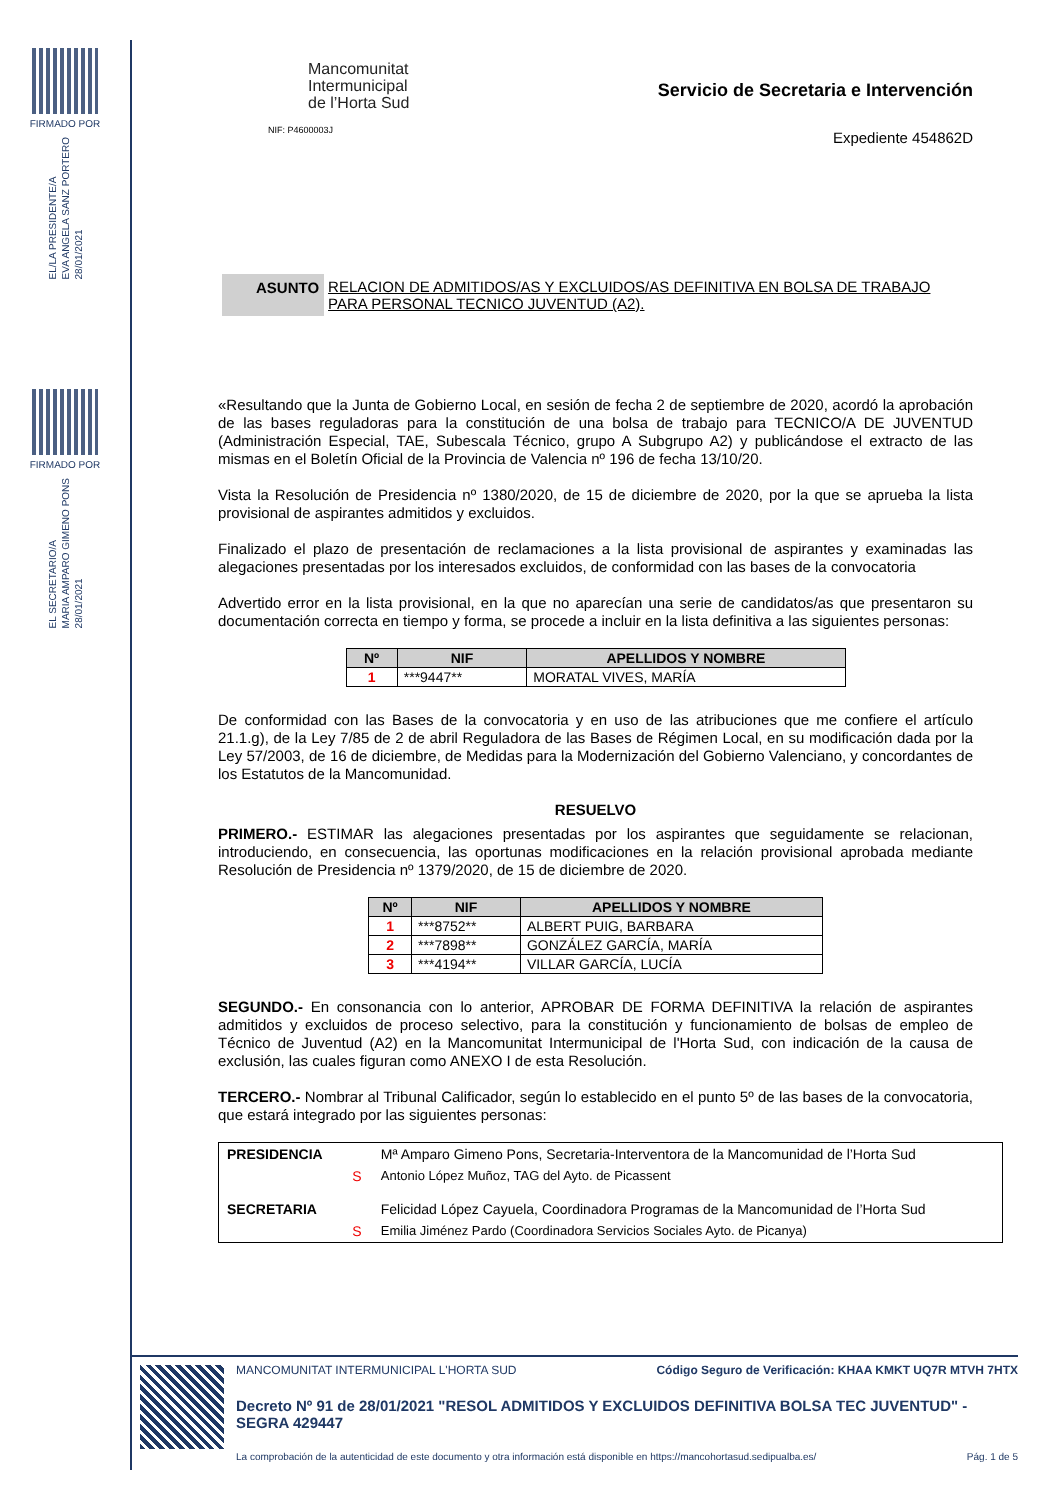FIRMADO POR
EL/LA PRESIDENTE/A
EVA ANGELA SANZ PORTERO
28/01/2021
FIRMADO POR
EL SECRETARIO/A
MARIA AMPARO GIMENO PONS
28/01/2021
Mancomunitat
Intermunicipal
de l’Horta Sud
NIF: P4600003J
Servicio de Secretaria e Intervención
Expediente 454862D
ASUNTO RELACION DE ADMITIDOS/AS Y EXCLUIDOS/AS DEFINITIVA EN BOLSA DE TRABAJO PARA PERSONAL TECNICO JUVENTUD (A2).
«Resultando que la Junta de Gobierno Local, en sesión de fecha 2 de septiembre de 2020, acordó la aprobación de las bases reguladoras para la constitución de una bolsa de trabajo para TECNICO/A DE JUVENTUD (Administración Especial, TAE, Subescala Técnico, grupo A Subgrupo A2) y publicándose el extracto de las mismas en el Boletín Oficial de la Provincia de Valencia nº 196 de fecha 13/10/20.
Vista la Resolución de Presidencia nº 1380/2020, de 15 de diciembre de 2020, por la que se aprueba la lista provisional de aspirantes admitidos y excluidos.
Finalizado el plazo de presentación de reclamaciones a la lista provisional de aspirantes y examinadas las alegaciones presentadas por los interesados excluidos, de conformidad con las bases de la convocatoria
Advertido error en la lista provisional, en la que no aparecían una serie de candidatos/as que presentaron su documentación correcta en tiempo y forma, se procede a incluir en la lista definitiva a las siguientes personas:
| Nº | NIF | APELLIDOS Y NOMBRE |
| --- | --- | --- |
| 1 | ***9447** | MORATAL VIVES, MARÍA |
De conformidad con las Bases de la convocatoria y en uso de las atribuciones que me confiere el artículo 21.1.g), de la Ley 7/85 de 2 de abril Reguladora de las Bases de Régimen Local, en su modificación dada por la Ley 57/2003, de 16 de diciembre, de Medidas para la Modernización del Gobierno Valenciano, y concordantes de los Estatutos de la Mancomunidad.
RESUELVO
PRIMERO.- ESTIMAR las alegaciones presentadas por los aspirantes que seguidamente se relacionan, introduciendo, en consecuencia, las oportunas modificaciones en la relación provisional aprobada mediante Resolución de Presidencia nº 1379/2020, de 15 de diciembre de 2020.
| Nº | NIF | APELLIDOS Y NOMBRE |
| --- | --- | --- |
| 1 | ***8752** | ALBERT PUIG, BARBARA |
| 2 | ***7898** | GONZÁLEZ GARCÍA, MARÍA |
| 3 | ***4194** | VILLAR GARCÍA, LUCÍA |
SEGUNDO.- En consonancia con lo anterior, APROBAR DE FORMA DEFINITIVA la relación de aspirantes admitidos y excluidos de proceso selectivo, para la constitución y funcionamiento de bolsas de empleo de Técnico de Juventud (A2) en la Mancomunitat Intermunicipal de l'Horta Sud, con indicación de la causa de exclusión, las cuales figuran como ANEXO I de esta Resolución.
TERCERO.- Nombrar al Tribunal Calificador, según lo establecido en el punto 5º de las bases de la convocatoria, que estará integrado por las siguientes personas:
| PRESIDENCIA | | Mª Amparo Gimeno Pons, Secretaria-Interventora de la Mancomunidad de l’Horta Sud |
| | S | Antonio López Muñoz, TAG del Ayto. de Picassent |
| SECRETARIA | | Felicidad López Cayuela, Coordinadora Programas de la Mancomunidad de l’Horta Sud |
| | S | Emilia Jiménez Pardo (Coordinadora Servicios Sociales Ayto. de Picanya) |
MANCOMUNITAT INTERMUNICIPAL L'HORTA SUD Código Seguro de Verificación: KHAA KMKT UQ7R MTVH 7HTX
Decreto Nº 91 de 28/01/2021 "RESOL ADMITIDOS Y EXCLUIDOS DEFINITIVA BOLSA TEC JUVENTUD" - SEGRA 429447
La comprobación de la autenticidad de este documento y otra información está disponible en https://mancohortasud.sedipualba.es/ Pág. 1 de 5